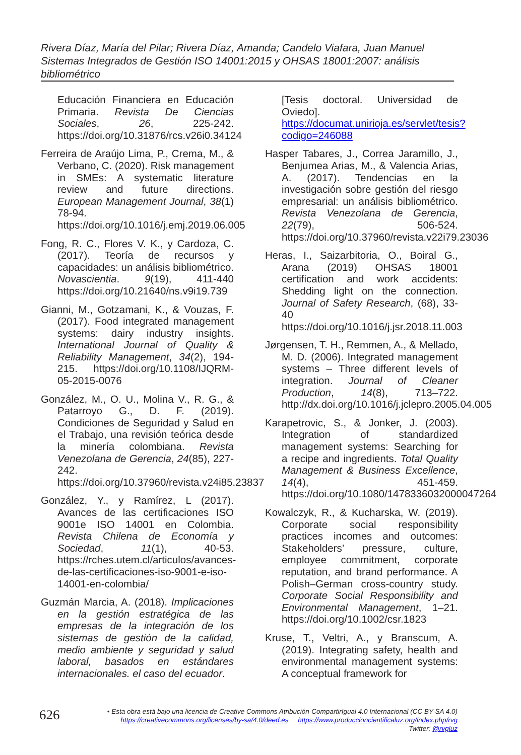Rivera Díaz, María del Pilar; Rivera Díaz, Amanda; Candelo Viafara, Juan Manuel
Sistemas Integrados de Gestión ISO 14001:2015 y OHSAS 18001:2007: análisis bibliométrico
Educación Financiera en Educación Primaria. Revista De Ciencias Sociales, 26, 225-242. https://doi.org/10.31876/rcs.v26i0.34124
Ferreira de Araújo Lima, P., Crema, M., & Verbano, C. (2020). Risk management in SMEs: A systematic literature review and future directions. European Management Journal, 38(1) 78-94. https://doi.org/10.1016/j.emj.2019.06.005
Fong, R. C., Flores V. K., y Cardoza, C. (2017). Teoría de recursos y capacidades: un análisis bibliométrico. Novascientia. 9(19), 411-440 https://doi.org/10.21640/ns.v9i19.739
Gianni, M., Gotzamani, K., & Vouzas, F. (2017). Food integrated management systems: dairy industry insights. International Journal of Quality & Reliability Management, 34(2), 194-215. https://doi.org/10.1108/IJQRM-05-2015-0076
González, M., O. U., Molina V., R. G., & Patarroyo G., D. F. (2019). Condiciones de Seguridad y Salud en el Trabajo, una revisión teórica desde la minería colombiana. Revista Venezolana de Gerencia, 24(85), 227-242. https://doi.org/10.37960/revista.v24i85.23837
González, Y., y Ramírez, L (2017). Avances de las certificaciones ISO 9001e ISO 14001 en Colombia. Revista Chilena de Economía y Sociedad, 11(1), 40-53. https://rches.utem.cl/articulos/avances-de-las-certificaciones-iso-9001-e-iso-14001-en-colombia/
Guzmán Marcia, A. (2018). Implicaciones en la gestión estratégica de las empresas de la integración de los sistemas de gestión de la calidad, medio ambiente y seguridad y salud laboral, basados en estándares internacionales. el caso del ecuador.
[Tesis doctoral. Universidad de Oviedo]. https://documat.unirioja.es/servlet/tesis?codigo=246088
Hasper Tabares, J., Correa Jaramillo, J., Benjumea Arias, M., & Valencia Arias, A. (2017). Tendencias en la investigación sobre gestión del riesgo empresarial: un análisis bibliométrico. Revista Venezolana de Gerencia, 22(79), 506-524. https://doi.org/10.37960/revista.v22i79.23036
Heras, I., Saizarbitoria, O., Boiral G., Arana (2019) OHSAS 18001 certification and work accidents: Shedding light on the connection. Journal of Safety Research, (68), 33-40 https://doi.org/10.1016/j.jsr.2018.11.003
Jørgensen, T. H., Remmen, A., & Mellado, M. D. (2006). Integrated management systems – Three different levels of integration. Journal of Cleaner Production, 14(8), 713–722. http://dx.doi.org/10.1016/j.jclepro.2005.04.005
Karapetrovic, S., & Jonker, J. (2003). Integration of standardized management systems: Searching for a recipe and ingredients. Total Quality Management & Business Excellence, 14(4), 451-459. https://doi.org/10.1080/1478336032000047264
Kowalczyk, R., & Kucharska, W. (2019). Corporate social responsibility practices incomes and outcomes: Stakeholders’ pressure, culture, employee commitment, corporate reputation, and brand performance. A Polish–German cross-country study. Corporate Social Responsibility and Environmental Management, 1–21. https://doi.org/10.1002/csr.1823
Kruse, T., Veltri, A., y Branscum, A. (2019). Integrating safety, health and environmental management systems: A conceptual framework for
626
• Esta obra está bajo una licencia de Creative Commons Atribución-CompartirIgual 4.0 Internacional (CC BY-SA 4.0)
https://creativecommons.org/licenses/by-sa/4.0/deed.es https://www.produccioncientificaluz.org/index.php/rvg
Twitter: @rvgluz